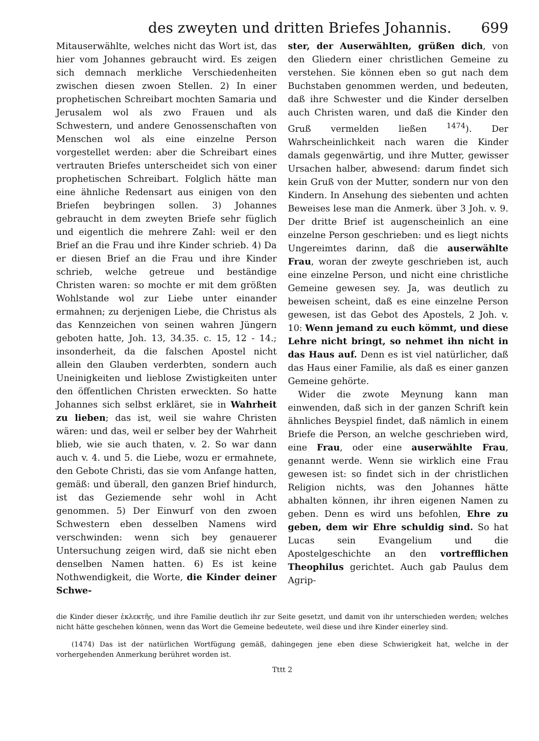des zweyten und dritten Briefes Johannis. 699
Mitauserwählte, welches nicht das Wort ist, das hier vom Johannes gebraucht wird. Es zeigen sich demnach merkliche Verschiedenheiten zwischen diesen zwoen Stellen. 2) In einer prophetischen Schreibart mochten Samaria und Jerusalem wol als zwo Frauen und als Schwestern, und andere Genossenschaften von Menschen wol als eine einzelne Person vorgestellet werden: aber die Schreibart eines vertrauten Briefes unterscheidet sich von einer prophetischen Schreibart. Folglich hätte man eine ähnliche Redensart aus einigen von den Briefen beybringen sollen. 3) Johannes gebraucht in dem zweyten Briefe sehr füglich und eigentlich die mehrere Zahl: weil er den Brief an die Frau und ihre Kinder schrieb. 4) Da er diesen Brief an die Frau und ihre Kinder schrieb, welche getreue und beständige Christen waren: so mochte er mit dem größten Wohlstande wol zur Liebe unter einander ermahnen; zu derjenigen Liebe, die Christus als das Kennzeichen von seinen wahren Jüngern geboten hatte, Joh. 13, 34.35. c. 15, 12 - 14.; insonderheit, da die falschen Apostel nicht allein den Glauben verderbten, sondern auch Uneinigkeiten und lieblose Zwistigkeiten unter den öffentlichen Christen erweckten. So hatte Johannes sich selbst erkläret, sie in Wahrheit zu lieben; das ist, weil sie wahre Christen wären: und das, weil er selber bey der Wahrheit blieb, wie sie auch thaten, v. 2. So war dann auch v. 4. und 5. die Liebe, wozu er ermahnete, den Gebote Christi, das sie vom Anfange hatten, gemäß: und überall, den ganzen Brief hindurch, ist das Geziemende sehr wohl in Acht genommen. 5) Der Einwurf von den zwoen Schwestern eben desselben Namens wird verschwinden: wenn sich bey genauerer Untersuchung zeigen wird, daß sie nicht eben denselben Namen hatten. 6) Es ist keine Nothwendigkeit, die Worte, die Kinder deiner Schwe-
ster, der Auserwählten, grüßen dich, von den Gliedern einer christlichen Gemeine zu verstehen. Sie können eben so gut nach dem Buchstaben genommen werden, und bedeuten, daß ihre Schwester und die Kinder derselben auch Christen waren, und daß die Kinder den Gruß vermelden ließen <sup>1474</sup>). Der Wahrscheinlichkeit nach waren die Kinder damals gegenwärtig, und ihre Mutter, gewisser Ursachen halber, abwesend: darum findet sich kein Gruß von der Mutter, sondern nur von den Kindern. In Ansehung des siebenten und achten Beweises lese man die Anmerk. über 3 Joh. v. 9. Der dritte Brief ist augenscheinlich an eine einzelne Person geschrieben: und es liegt nichts Ungereimtes darinn, daß die auserwählte Frau, woran der zweyte geschrieben ist, auch eine einzelne Person, und nicht eine christliche Gemeine gewesen sey. Ja, was deutlich zu beweisen scheint, daß es eine einzelne Person gewesen, ist das Gebot des Apostels, 2 Joh. v. 10: Wenn jemand zu euch kömmt, und diese Lehre nicht bringt, so nehmet ihn nicht in das Haus auf. Denn es ist viel natürlicher, daß das Haus einer Familie, als daß es einer ganzen Gemeine gehörte.
Wider die zwote Meynung kann man einwenden, daß sich in der ganzen Schrift kein ähnliches Beyspiel findet, daß nämlich in einem Briefe die Person, an welche geschrieben wird, eine Frau, oder eine auserwählte Frau, genannt werde. Wenn sie wirklich eine Frau gewesen ist: so findet sich in der christlichen Religion nichts, was den Johannes hätte abhalten können, ihr ihren eigenen Namen zu geben. Denn es wird uns befohlen, Ehre zu geben, dem wir Ehre schuldig sind. So hat Lucas sein Evangelium und die Apostelgeschichte an den vortrefflichen Theophilus gerichtet. Auch gab Paulus dem Agrip-
die Kinder dieser ἐκλεκτῆς, und ihre Familie deutlich ihr zur Seite gesetzt, und damit von ihr unterschieden werden; welches nicht hätte geschehen können, wenn das Wort die Gemeine bedeutete, weil diese und ihre Kinder einerley sind.
(1474) Das ist der natürlichen Wortfügung gemäß, dahingegen jene eben diese Schwierigkeit hat, welche in der vorhergehenden Anmerkung berühret worden ist.
Tttt 2